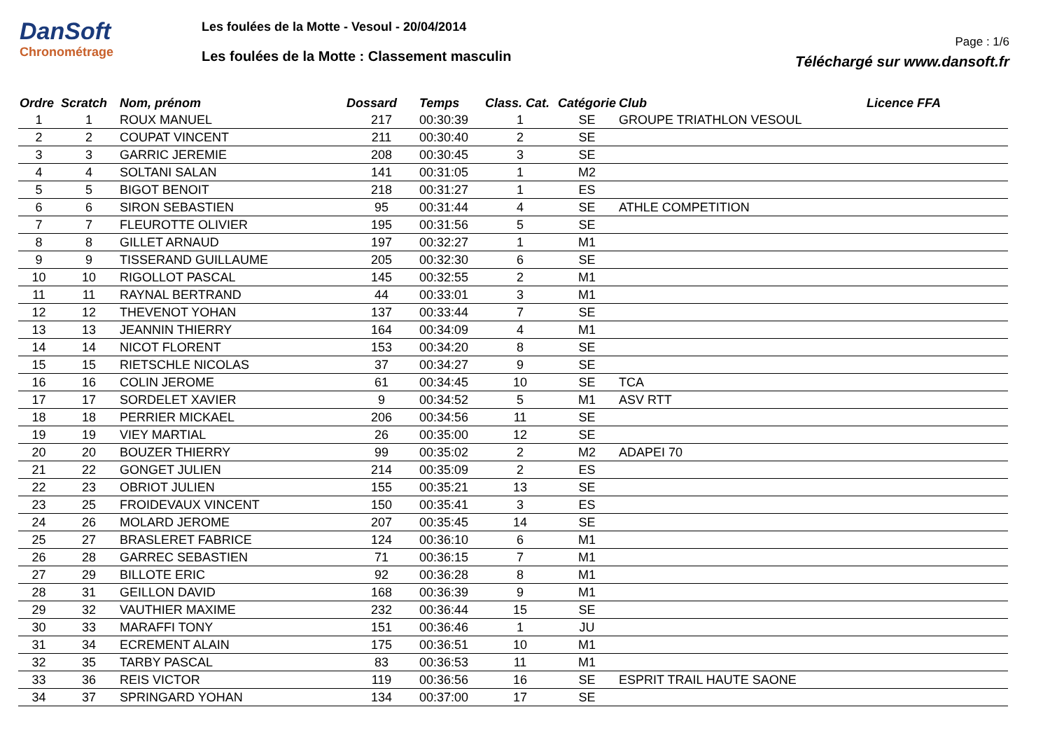DanSoft
Chronométrage
Les foulées de la Motte - Vesoul - 20/04/2014
Les foulées de la Motte : Classement masculin
Page : 1/6
Téléchargé sur www.dansoft.fr
| Ordre | Scratch | Nom, prénom | Dossard | Temps | Class. Cat. | Catégorie | Club | Licence FFA |
| --- | --- | --- | --- | --- | --- | --- | --- | --- |
| 1 | 1 | ROUX MANUEL | 217 | 00:30:39 | 1 | SE | GROUPE TRIATHLON VESOUL | |
| 2 | 2 | COUPAT VINCENT | 211 | 00:30:40 | 2 | SE | | |
| 3 | 3 | GARRIC JEREMIE | 208 | 00:30:45 | 3 | SE | | |
| 4 | 4 | SOLTANI SALAN | 141 | 00:31:05 | 1 | M2 | | |
| 5 | 5 | BIGOT BENOIT | 218 | 00:31:27 | 1 | ES | | |
| 6 | 6 | SIRON SEBASTIEN | 95 | 00:31:44 | 4 | SE | ATHLE COMPETITION | |
| 7 | 7 | FLEUROTTE OLIVIER | 195 | 00:31:56 | 5 | SE | | |
| 8 | 8 | GILLET ARNAUD | 197 | 00:32:27 | 1 | M1 | | |
| 9 | 9 | TISSERAND GUILLAUME | 205 | 00:32:30 | 6 | SE | | |
| 10 | 10 | RIGOLLOT PASCAL | 145 | 00:32:55 | 2 | M1 | | |
| 11 | 11 | RAYNAL BERTRAND | 44 | 00:33:01 | 3 | M1 | | |
| 12 | 12 | THEVENOT YOHAN | 137 | 00:33:44 | 7 | SE | | |
| 13 | 13 | JEANNIN THIERRY | 164 | 00:34:09 | 4 | M1 | | |
| 14 | 14 | NICOT FLORENT | 153 | 00:34:20 | 8 | SE | | |
| 15 | 15 | RIETSCHLE NICOLAS | 37 | 00:34:27 | 9 | SE | | |
| 16 | 16 | COLIN JEROME | 61 | 00:34:45 | 10 | SE | TCA | |
| 17 | 17 | SORDELET XAVIER | 9 | 00:34:52 | 5 | M1 | ASV RTT | |
| 18 | 18 | PERRIER MICKAEL | 206 | 00:34:56 | 11 | SE | | |
| 19 | 19 | VIEY MARTIAL | 26 | 00:35:00 | 12 | SE | | |
| 20 | 20 | BOUZER THIERRY | 99 | 00:35:02 | 2 | M2 | ADAPEI 70 | |
| 21 | 22 | GONGET JULIEN | 214 | 00:35:09 | 2 | ES | | |
| 22 | 23 | OBRIOT JULIEN | 155 | 00:35:21 | 13 | SE | | |
| 23 | 25 | FROIDEVAUX VINCENT | 150 | 00:35:41 | 3 | ES | | |
| 24 | 26 | MOLARD JEROME | 207 | 00:35:45 | 14 | SE | | |
| 25 | 27 | BRASLERET FABRICE | 124 | 00:36:10 | 6 | M1 | | |
| 26 | 28 | GARREC SEBASTIEN | 71 | 00:36:15 | 7 | M1 | | |
| 27 | 29 | BILLOTE ERIC | 92 | 00:36:28 | 8 | M1 | | |
| 28 | 31 | GEILLON DAVID | 168 | 00:36:39 | 9 | M1 | | |
| 29 | 32 | VAUTHIER MAXIME | 232 | 00:36:44 | 15 | SE | | |
| 30 | 33 | MARAFFI TONY | 151 | 00:36:46 | 1 | JU | | |
| 31 | 34 | ECREMENT ALAIN | 175 | 00:36:51 | 10 | M1 | | |
| 32 | 35 | TARBY PASCAL | 83 | 00:36:53 | 11 | M1 | | |
| 33 | 36 | REIS VICTOR | 119 | 00:36:56 | 16 | SE | ESPRIT TRAIL HAUTE SAONE | |
| 34 | 37 | SPRINGARD YOHAN | 134 | 00:37:00 | 17 | SE | | |